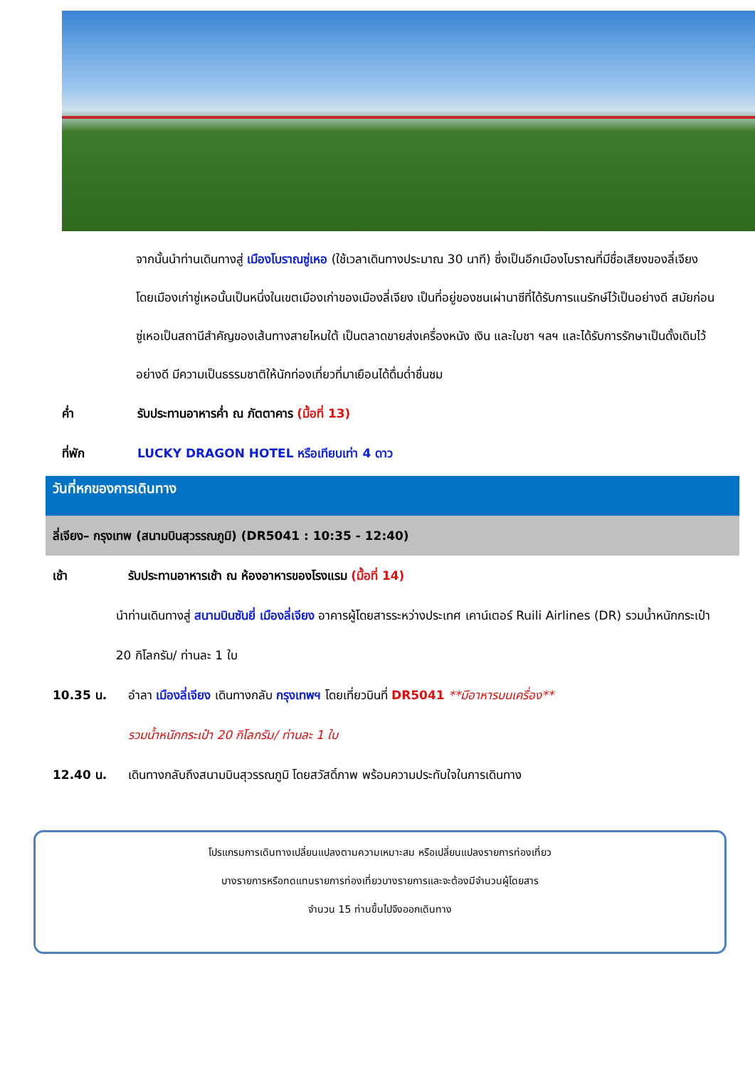จากนั้นนำท่านเดินทางสู่ เมืองโบราณซู่เหอ (ใช้เวลาเดินทางประมาณ 30 นาที) ซึ่งเป็นอีกเมืองโบราณที่มีชื่อเสียงของลี่เจียง โดยเมืองเก่าซู่เหอนั้นเป็นหนึ่งในเขตเมืองเก่าของเมืองลี่เจียง เป็นที่อยู่ของชนเผ่านาซีที่ได้รับการแนรักษ์ไว้เป็นอย่างดี สมัยก่อนซู่เหอเป็นสถานีสำคัญของเส้นทางสายไหมใต้ เป็นตลาดขายส่งเครื่องหนัง เงิน และใบชา ฯลฯ และได้รับการรักษาเป็นดั้งเดิมไว้อย่างดี มีความเป็นธรรมชาติให้นักท่องเที่ยวที่มาเยือนได้ดื่มด่ำชื่นชม
ค่ำ รับประทานอาหารค่ำ ณ ภัตตาคาร (มื้อที่ 13)
ที่พัก LUCKY DRAGON HOTEL หรือเทียบเท่า 4 ดาว
วันที่หกของการเดินทาง
ลี่เจียง– กรุงเทพ (สนามบินสุวรรณภูมิ) (DR5041 : 10:35 - 12:40)
เช้า รับประทานอาหารเช้า ณ ห้องอาหารของโรงแรม (มื้อที่ 14)
นำท่านเดินทางสู่ สนามบินซันยี่ เมืองลี่เจียง อาคารผู้โดยสารระหว่างประเทศ เคาน์เตอร์ Ruili Airlines (DR) รวมน้ำหนักกระเป๋า 20 กิโลกรัม/ ท่านละ 1 ใบ
10.35 น. อำลา เมืองลี่เจียง เดินทางกลับ กรุงเทพฯ โดยเที่ยวบินที่ DR5041 **มีอาหารบนเครื่อง**
รวมน้ำหนักกระเป๋า 20 กิโลกรัม/ ท่านละ 1 ใบ
12.40 น. เดินทางกลับถึงสนามบินสุวรรณภูมิ โดยสวัสดิ์ภาพ พร้อมความประทับใจในการเดินทาง
โปรแกรมการเดินทางเปลี่ยนแปลงตามความเหมาะสม หรือเปลี่ยนแปลงรายการท่องเที่ยว
บางรายการหรือทดแทนรายการท่องเที่ยวบางรายการและจะต้องมีจำนวนผู้โดยสาร
จำนวน 15 ท่านขึ้นไปจึงออกเดินทาง